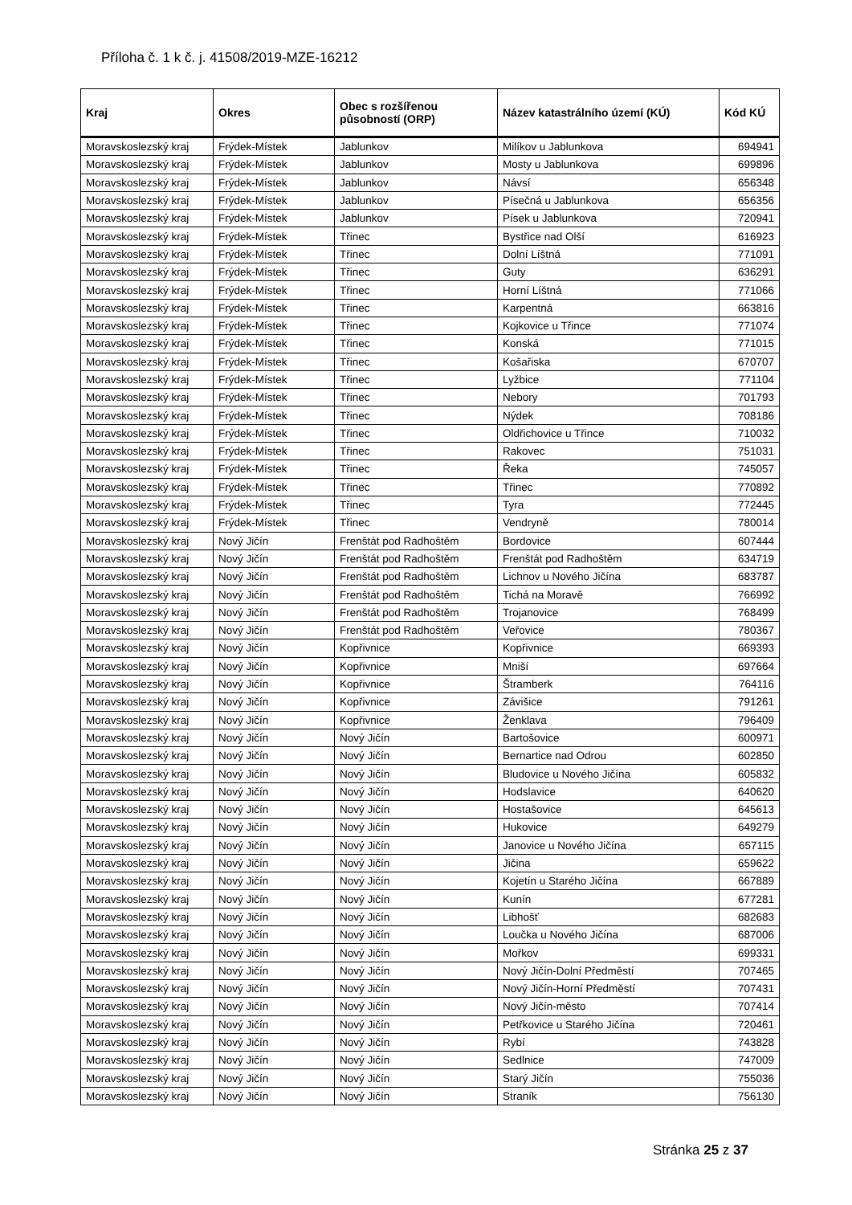Příloha č. 1 k č. j. 41508/2019-MZE-16212
| Kraj | Okres | Obec s rozšířenou působností (ORP) | Název katastrálního území (KÚ) | Kód KÚ |
| --- | --- | --- | --- | --- |
| Moravskoslezský kraj | Frýdek-Místek | Jablunkov | Milíkov u Jablunkova | 694941 |
| Moravskoslezský kraj | Frýdek-Místek | Jablunkov | Mosty u Jablunkova | 699896 |
| Moravskoslezský kraj | Frýdek-Místek | Jablunkov | Návsí | 656348 |
| Moravskoslezský kraj | Frýdek-Místek | Jablunkov | Písečná u Jablunkova | 656356 |
| Moravskoslezský kraj | Frýdek-Místek | Jablunkov | Písek u Jablunkova | 720941 |
| Moravskoslezský kraj | Frýdek-Místek | Třinec | Bystřice nad Olší | 616923 |
| Moravskoslezský kraj | Frýdek-Místek | Třinec | Dolní Líštná | 771091 |
| Moravskoslezský kraj | Frýdek-Místek | Třinec | Guty | 636291 |
| Moravskoslezský kraj | Frýdek-Místek | Třinec | Horní Líštná | 771066 |
| Moravskoslezský kraj | Frýdek-Místek | Třinec | Karpentná | 663816 |
| Moravskoslezský kraj | Frýdek-Místek | Třinec | Kojkovice u Třince | 771074 |
| Moravskoslezský kraj | Frýdek-Místek | Třinec | Konská | 771015 |
| Moravskoslezský kraj | Frýdek-Místek | Třinec | Košařiska | 670707 |
| Moravskoslezský kraj | Frýdek-Místek | Třinec | Lyžbice | 771104 |
| Moravskoslezský kraj | Frýdek-Místek | Třinec | Nebory | 701793 |
| Moravskoslezský kraj | Frýdek-Místek | Třinec | Nýdek | 708186 |
| Moravskoslezský kraj | Frýdek-Místek | Třinec | Oldřichovice u Třince | 710032 |
| Moravskoslezský kraj | Frýdek-Místek | Třinec | Rakovec | 751031 |
| Moravskoslezský kraj | Frýdek-Místek | Třinec | Řeka | 745057 |
| Moravskoslezský kraj | Frýdek-Místek | Třinec | Třinec | 770892 |
| Moravskoslezský kraj | Frýdek-Místek | Třinec | Tyra | 772445 |
| Moravskoslezský kraj | Frýdek-Místek | Třinec | Vendryně | 780014 |
| Moravskoslezský kraj | Nový Jičín | Frenštát pod Radhoštěm | Bordovice | 607444 |
| Moravskoslezský kraj | Nový Jičín | Frenštát pod Radhoštěm | Frenštát pod Radhoštěm | 634719 |
| Moravskoslezský kraj | Nový Jičín | Frenštát pod Radhoštěm | Lichnov u Nového Jičína | 683787 |
| Moravskoslezský kraj | Nový Jičín | Frenštát pod Radhoštěm | Tichá na Moravě | 766992 |
| Moravskoslezský kraj | Nový Jičín | Frenštát pod Radhoštěm | Trojanovice | 768499 |
| Moravskoslezský kraj | Nový Jičín | Frenštát pod Radhoštěm | Veřovice | 780367 |
| Moravskoslezský kraj | Nový Jičín | Kopřivnice | Kopřivnice | 669393 |
| Moravskoslezský kraj | Nový Jičín | Kopřivnice | Mniší | 697664 |
| Moravskoslezský kraj | Nový Jičín | Kopřivnice | Štramberk | 764116 |
| Moravskoslezský kraj | Nový Jičín | Kopřivnice | Závišice | 791261 |
| Moravskoslezský kraj | Nový Jičín | Kopřivnice | Ženklava | 796409 |
| Moravskoslezský kraj | Nový Jičín | Nový Jičín | Bartošovice | 600971 |
| Moravskoslezský kraj | Nový Jičín | Nový Jičín | Bernartice nad Odrou | 602850 |
| Moravskoslezský kraj | Nový Jičín | Nový Jičín | Bludovice u Nového Jičína | 605832 |
| Moravskoslezský kraj | Nový Jičín | Nový Jičín | Hodslavice | 640620 |
| Moravskoslezský kraj | Nový Jičín | Nový Jičín | Hostašovice | 645613 |
| Moravskoslezský kraj | Nový Jičín | Nový Jičín | Hukovice | 649279 |
| Moravskoslezský kraj | Nový Jičín | Nový Jičín | Janovice u Nového Jičína | 657115 |
| Moravskoslezský kraj | Nový Jičín | Nový Jičín | Jičina | 659622 |
| Moravskoslezský kraj | Nový Jičín | Nový Jičín | Kojetín u Starého Jičína | 667889 |
| Moravskoslezský kraj | Nový Jičín | Nový Jičín | Kunín | 677281 |
| Moravskoslezský kraj | Nový Jičín | Nový Jičín | Libhošť | 682683 |
| Moravskoslezský kraj | Nový Jičín | Nový Jičín | Loučka u Nového Jičína | 687006 |
| Moravskoslezský kraj | Nový Jičín | Nový Jičín | Mořkov | 699331 |
| Moravskoslezský kraj | Nový Jičín | Nový Jičín | Nový Jičín-Dolní Předměstí | 707465 |
| Moravskoslezský kraj | Nový Jičín | Nový Jičín | Nový Jičín-Horní Předměstí | 707431 |
| Moravskoslezský kraj | Nový Jičín | Nový Jičín | Nový Jičín-město | 707414 |
| Moravskoslezský kraj | Nový Jičín | Nový Jičín | Petřkovice u Starého Jičína | 720461 |
| Moravskoslezský kraj | Nový Jičín | Nový Jičín | Rybí | 743828 |
| Moravskoslezský kraj | Nový Jičín | Nový Jičín | Sedlnice | 747009 |
| Moravskoslezský kraj | Nový Jičín | Nový Jičín | Starý Jičín | 755036 |
| Moravskoslezský kraj | Nový Jičín | Nový Jičín | Straník | 756130 |
Stránka 25 z 37